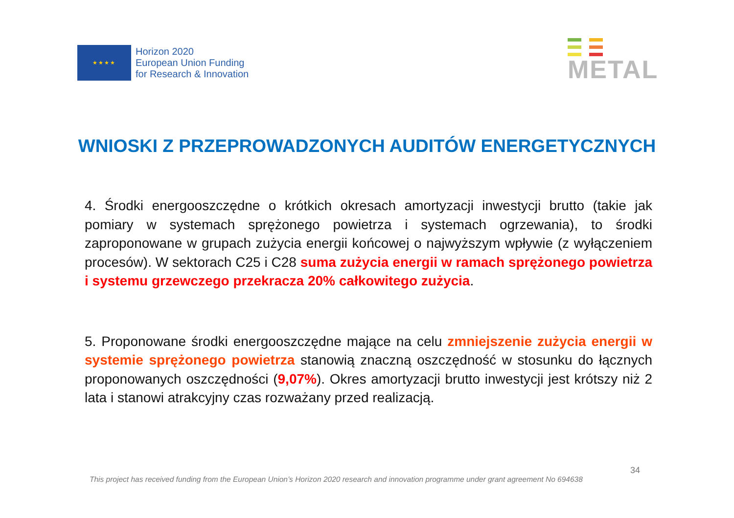★★★★
Horizon 2020
European Union Funding
for Research & Innovation
METAL
WNIOSKI Z PRZEPROWADZONYCH AUDITÓW ENERGETYCZNYCH
4. Środki energooszczędne o krótkich okresach amortyzacji inwestycji brutto (takie jak pomiary w systemach sprężonego powietrza i systemach ogrzewania), to środki zaproponowane w grupach zużycia energii końcowej o najwyższym wpływie (z wyłączeniem procesów). W sektorach C25 i C28 suma zużycia energii w ramach sprężonego powietrza i systemu grzewczego przekracza 20% całkowitego zużycia.
5. Proponowane środki energooszczędne mające na celu zmniejszenie zużycia energii w systemie sprężonego powietrza stanowią znaczną oszczędność w stosunku do łącznych proponowanych oszczędności (9,07%). Okres amortyzacji brutto inwestycji jest krótszy niż 2 lata i stanowi atrakcyjny czas rozważany przed realizacją.
34
This project has received funding from the European Union’s Horizon 2020 research and innovation programme under grant agreement No 694638